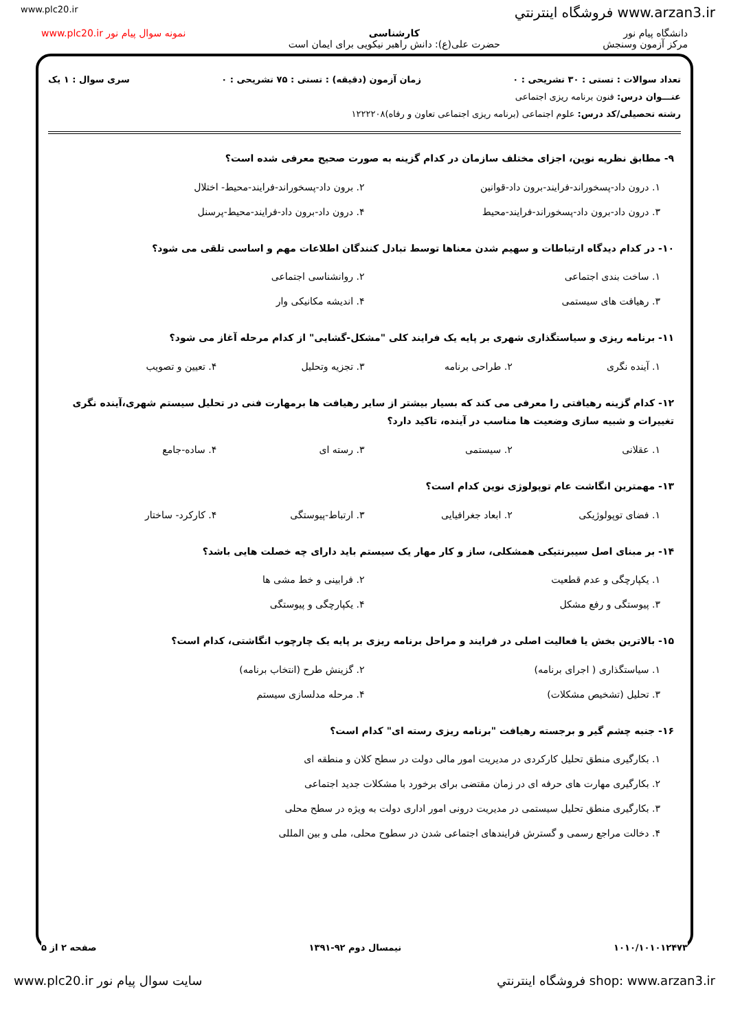www.plc20.ir فروشگاه اينترنتي www.arzan3.ir
دانشگاه پیام نور
مرکز آزمون وسنجش
کارشناسی
حضرت علی(ع): دانش راهبر نیکویی برای ایمان است
نمونه سوال پیام نور www.plc20.ir
تعداد سوالات : تستی : ۳۰ تشریحی : ۰ زمان آزمون (دقیقه) : تستی : ۷۵ تشریحی : ۰ سری سوال : ۱ یک
عنـــوان درس: فنون برنامه ریزی اجتماعی
رشته تحصیلی/کد درس: علوم اجتماعی (برنامه ریزی اجتماعی تعاون و رفاه)۱۲۲۲۲۰۸
۹- مطابق نظریه نوین، اجزای مختلف سازمان در کدام گزینه به صورت صحیح معرفی شده است؟
۱. درون داد-پسخوراند-فرایند-برون داد-قوانین ۲. برون داد-پسخوراند-فرایند-محیط- اختلال ۳. درون داد-برون داد-پسخوراند-فرایند-محیط ۴. درون داد-برون داد-فرایند-محیط-پرسنل
۱۰- در کدام دیدگاه ارتباطات و سهیم شدن معناها توسط تبادل کنندگان اطلاعات مهم و اساسی تلقی می شود؟
۱. ساخت بندی اجتماعی ۲. روانشناسی اجتماعی ۳. رهیافت های سیستمی ۴. اندیشه مکانیکی وار
۱۱- برنامه ریزی و سیاستگذاری شهری بر پایه یک فرایند کلی "مشکل-گشایی" از کدام مرحله آغاز می شود؟
۱. آینده نگری ۲. طراحی برنامه ۳. تجزیه وتحلیل ۴. تعیین و تصویب
۱۲- کدام گزینه رهیافتی را معرفی می کند که بسیار بیشتر از سایر رهیافت ها برمهارت فنی در تحلیل سیستم شهری،آینده نگری تغییرات و شبیه سازی وضعیت ها مناسب در آینده، تاکید دارد؟
۱. عقلانی ۲. سیستمی ۳. رسته ای ۴. ساده-جامع
۱۳- مهمترین انگاشت عام توپولوژی نوین کدام است؟
۱. فضای توپولوژیکی ۲. ابعاد جغرافیایی ۳. ارتباط-پیوستگی ۴. کارکرد- ساختار
۱۴- بر مبنای اصل سیبرنتیکی همشکلی، ساز و کار مهار یک سیستم باید دارای چه خصلت هایی باشد؟
۱. یکپارچگی و عدم قطعیت ۲. فرابینی و خط مشی ها ۳. پیوستگی و رفع مشکل ۴. یکپارچگی و پیوستگی
۱۵- بالاترین بخش یا فعالیت اصلی در فرایند و مراحل برنامه ریزی بر پایه یک چارچوب انگاشتی، کدام است؟
۱. سیاستگذاری ( اجرای برنامه) ۲. گزینش طرح (انتخاب برنامه) ۳. تحلیل (تشخیص مشکلات) ۴. مرحله مدلسازی سیستم
۱۶- جنبه چشم گیر و برجسته رهیافت "برنامه ریزی رسته ای" کدام است؟
۱. بکارگیری منطق تحلیل کارکردی در مدیریت امور مالی دولت در سطح کلان و منطقه ای ۲. بکارگیری مهارت های حرفه ای در زمان مقتضی برای برخورد با مشکلات جدید اجتماعی ۳. بکارگیری منطق تحلیل سیستمی در مدیریت درونی امور اداری دولت به ویژه در سطح محلی ۴. دخالت مراجع رسمی و گسترش فرایندهای اجتماعی شدن در سطوح محلی، ملی و بین المللی
۱۰۱۰/۱۰۱۰۱۲۴۷۳ نیمسال دوم ۹۲-۱۳۹۱ صفحه ۲ از ۵
www.plc20.ir سایت سوال پیام نور فروشگاه اينترنتي shop: www.arzan3.ir